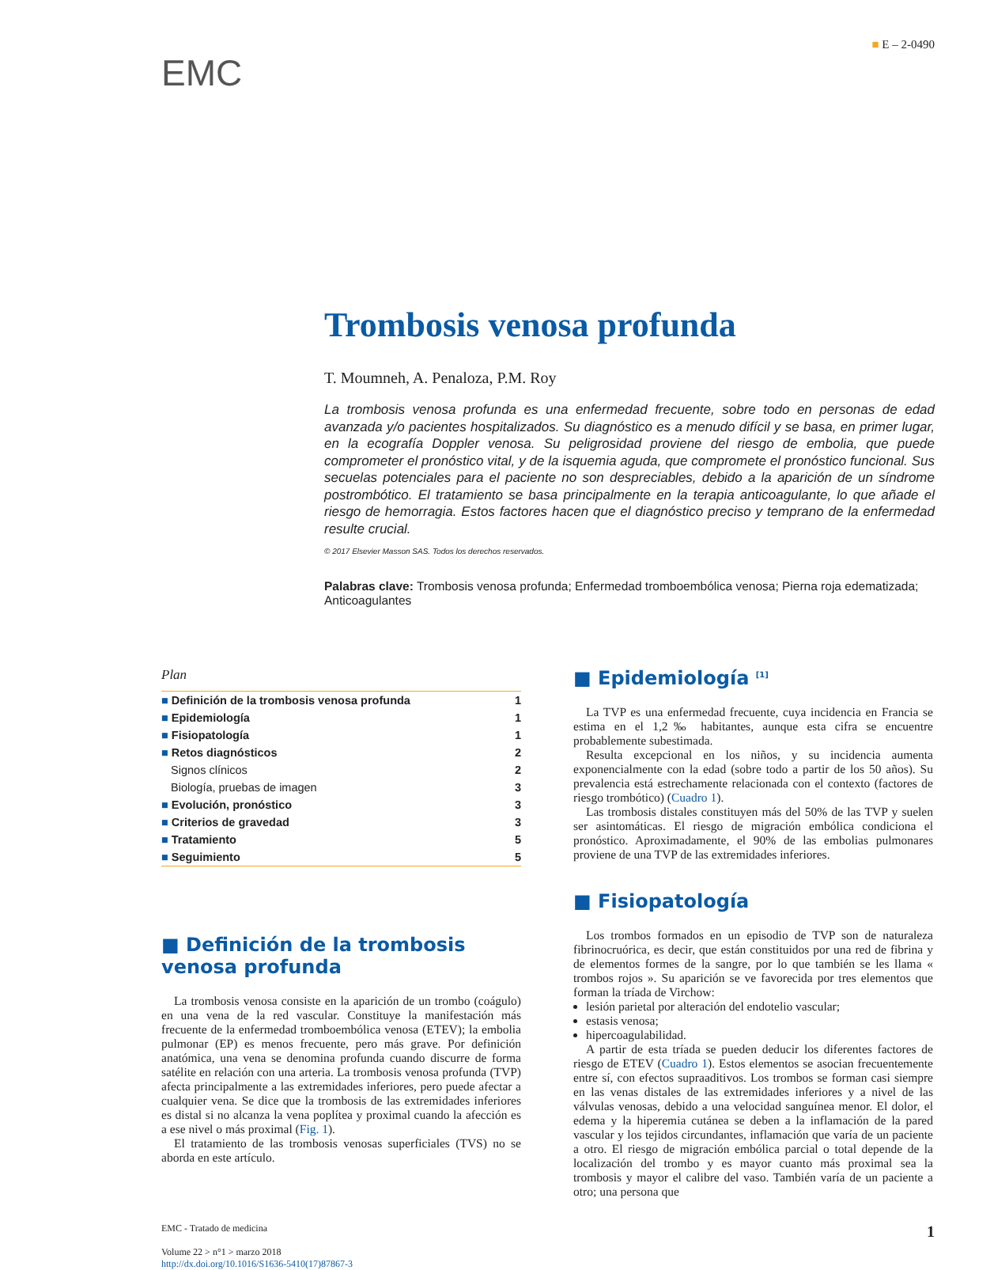■ E – 2-0490
EMC
Trombosis venosa profunda
T. Moumneh, A. Penaloza, P.M. Roy
La trombosis venosa profunda es una enfermedad frecuente, sobre todo en personas de edad avanzada y/o pacientes hospitalizados. Su diagnóstico es a menudo difícil y se basa, en primer lugar, en la ecografía Doppler venosa. Su peligrosidad proviene del riesgo de embolia, que puede comprometer el pronóstico vital, y de la isquemia aguda, que compromete el pronóstico funcional. Sus secuelas potenciales para el paciente no son despreciables, debido a la aparición de un síndrome postrombótico. El tratamiento se basa principalmente en la terapia anticoagulante, lo que añade el riesgo de hemorragia. Estos factores hacen que el diagnóstico preciso y temprano de la enfermedad resulte crucial.
© 2017 Elsevier Masson SAS. Todos los derechos reservados.
Palabras clave: Trombosis venosa profunda; Enfermedad tromboembólica venosa; Pierna roja edematizada; Anticoagulantes
Plan
| ■ Definición de la trombosis venosa profunda | 1 |
| ■ Epidemiología | 1 |
| ■ Fisiopatología | 1 |
| ■ Retos diagnósticos | 2 |
| Signos clínicos | 2 |
| Biología, pruebas de imagen | 3 |
| ■ Evolución, pronóstico | 3 |
| ■ Criterios de gravedad | 3 |
| ■ Tratamiento | 5 |
| ■ Seguimiento | 5 |
■ Definición de la trombosis venosa profunda
La trombosis venosa consiste en la aparición de un trombo (coágulo) en una vena de la red vascular. Constituye la manifestación más frecuente de la enfermedad tromboembólica venosa (ETEV); la embolia pulmonar (EP) es menos frecuente, pero más grave. Por definición anatómica, una vena se denomina profunda cuando discurre de forma satélite en relación con una arteria. La trombosis venosa profunda (TVP) afecta principalmente a las extremidades inferiores, pero puede afectar a cualquier vena. Se dice que la trombosis de las extremidades inferiores es distal si no alcanza la vena poplítea y proximal cuando la afección es a ese nivel o más proximal (Fig. 1).
El tratamiento de las trombosis venosas superficiales (TVS) no se aborda en este artículo.
■ Epidemiología <sup>[1]</sup>
La TVP es una enfermedad frecuente, cuya incidencia en Francia se estima en el 1,2‰ habitantes, aunque esta cifra se encuentre probablemente subestimada.
Resulta excepcional en los niños, y su incidencia aumenta exponencialmente con la edad (sobre todo a partir de los 50 años). Su prevalencia está estrechamente relacionada con el contexto (factores de riesgo trombótico) (Cuadro 1).
Las trombosis distales constituyen más del 50% de las TVP y suelen ser asintomáticas. El riesgo de migración embólica condiciona el pronóstico. Aproximadamente, el 90% de las embolias pulmonares proviene de una TVP de las extremidades inferiores.
■ Fisiopatología
Los trombos formados en un episodio de TVP son de naturaleza fibrinocruórica, es decir, que están constituidos por una red de fibrina y de elementos formes de la sangre, por lo que también se les llama « trombos rojos ». Su aparición se ve favorecida por tres elementos que forman la tríada de Virchow:
lesión parietal por alteración del endotelio vascular;
estasis venosa;
hipercoagulabilidad.
A partir de esta tríada se pueden deducir los diferentes factores de riesgo de ETEV (Cuadro 1). Estos elementos se asocian frecuentemente entre sí, con efectos supraaditivos. Los trombos se forman casi siempre en las venas distales de las extremidades inferiores y a nivel de las válvulas venosas, debido a una velocidad sanguínea menor. El dolor, el edema y la hiperemia cutánea se deben a la inflamación de la pared vascular y los tejidos circundantes, inflamación que varía de un paciente a otro. El riesgo de migración embólica parcial o total depende de la localización del trombo y es mayor cuanto más proximal sea la trombosis y mayor el calibre del vaso. También varía de un paciente a otro; una persona que
EMC - Tratado de medicina
Volume 22 > n°1 > marzo 2018
http://dx.doi.org/10.1016/S1636-5410(17)87867-3
1